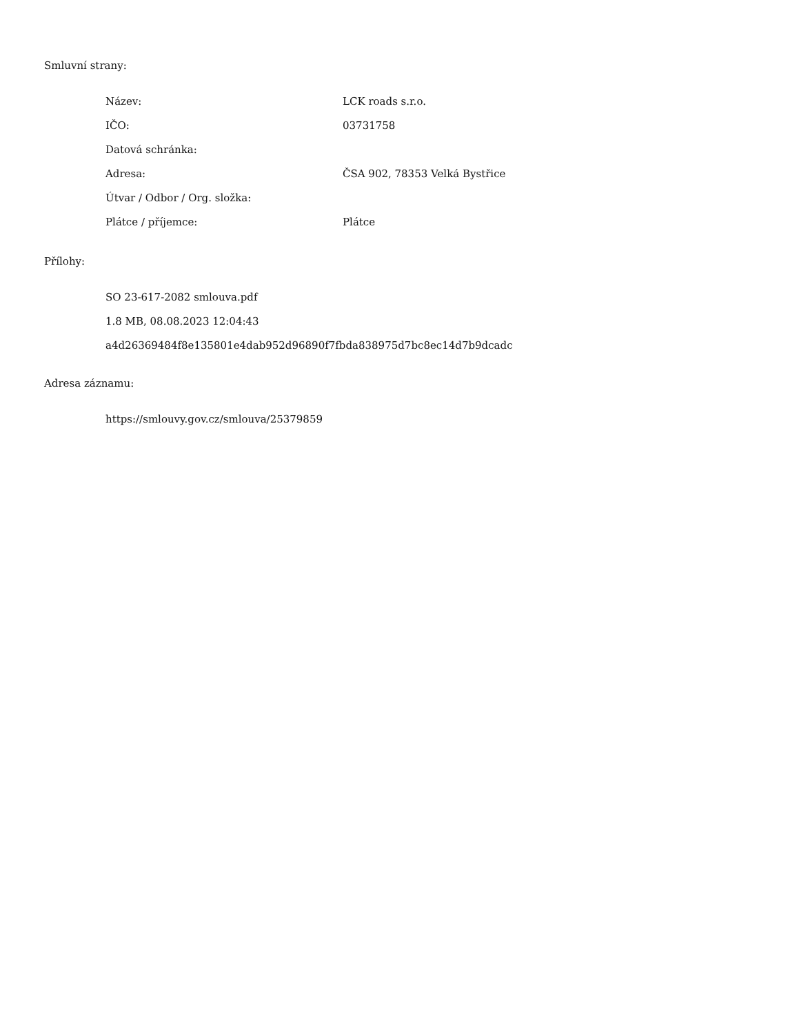Smluvní strany:
| Název: | LCK roads s.r.o. |
| IČO: | 03731758 |
| Datová schránka: | |
| Adresa: | ČSA 902, 78353 Velká Bystřice |
| Útvar / Odbor / Org. složka: | |
| Plátce / příjemce: | Plátce |
Přílohy:
SO 23-617-2082 smlouva.pdf
1.8 MB, 08.08.2023 12:04:43
a4d26369484f8e135801e4dab952d96890f7fbda838975d7bc8ec14d7b9dcadc
Adresa záznamu:
https://smlouvy.gov.cz/smlouva/25379859